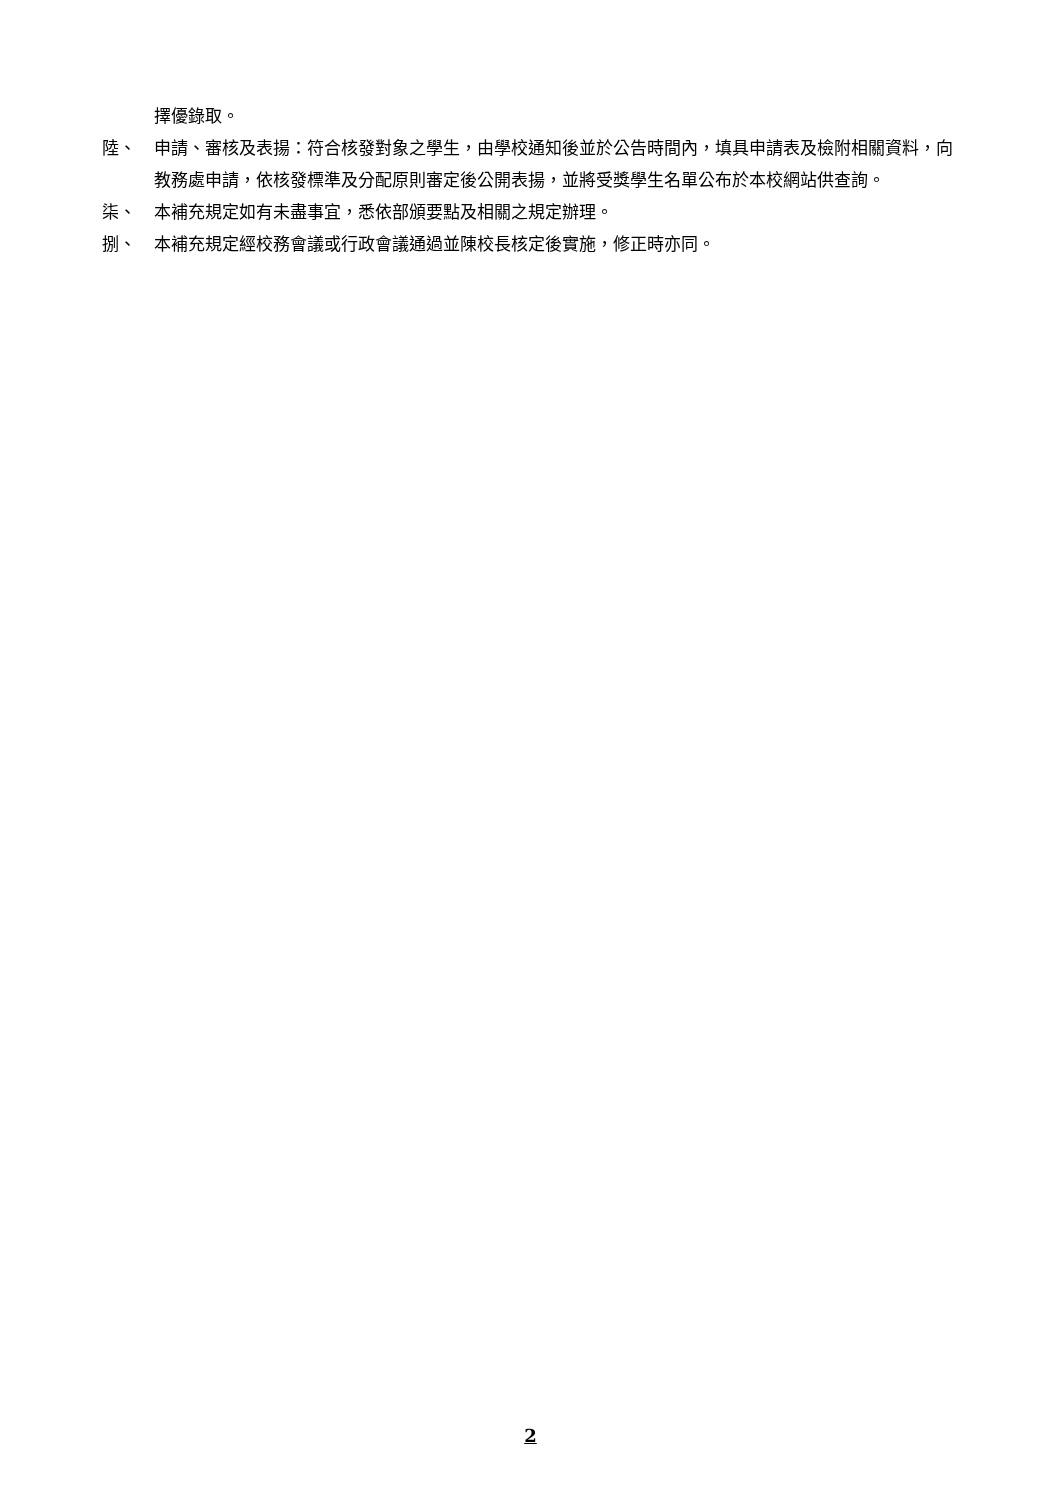擇優錄取。
陸、 申請、審核及表揚：符合核發對象之學生，由學校通知後並於公告時間內，填具申請表及檢附相關資料，向教務處申請，依核發標準及分配原則審定後公開表揚，並將受獎學生名單公布於本校網站供查詢。
柒、 本補充規定如有未盡事宜，悉依部頒要點及相關之規定辦理。
捌、 本補充規定經校務會議或行政會議通過並陳校長核定後實施，修正時亦同。
2